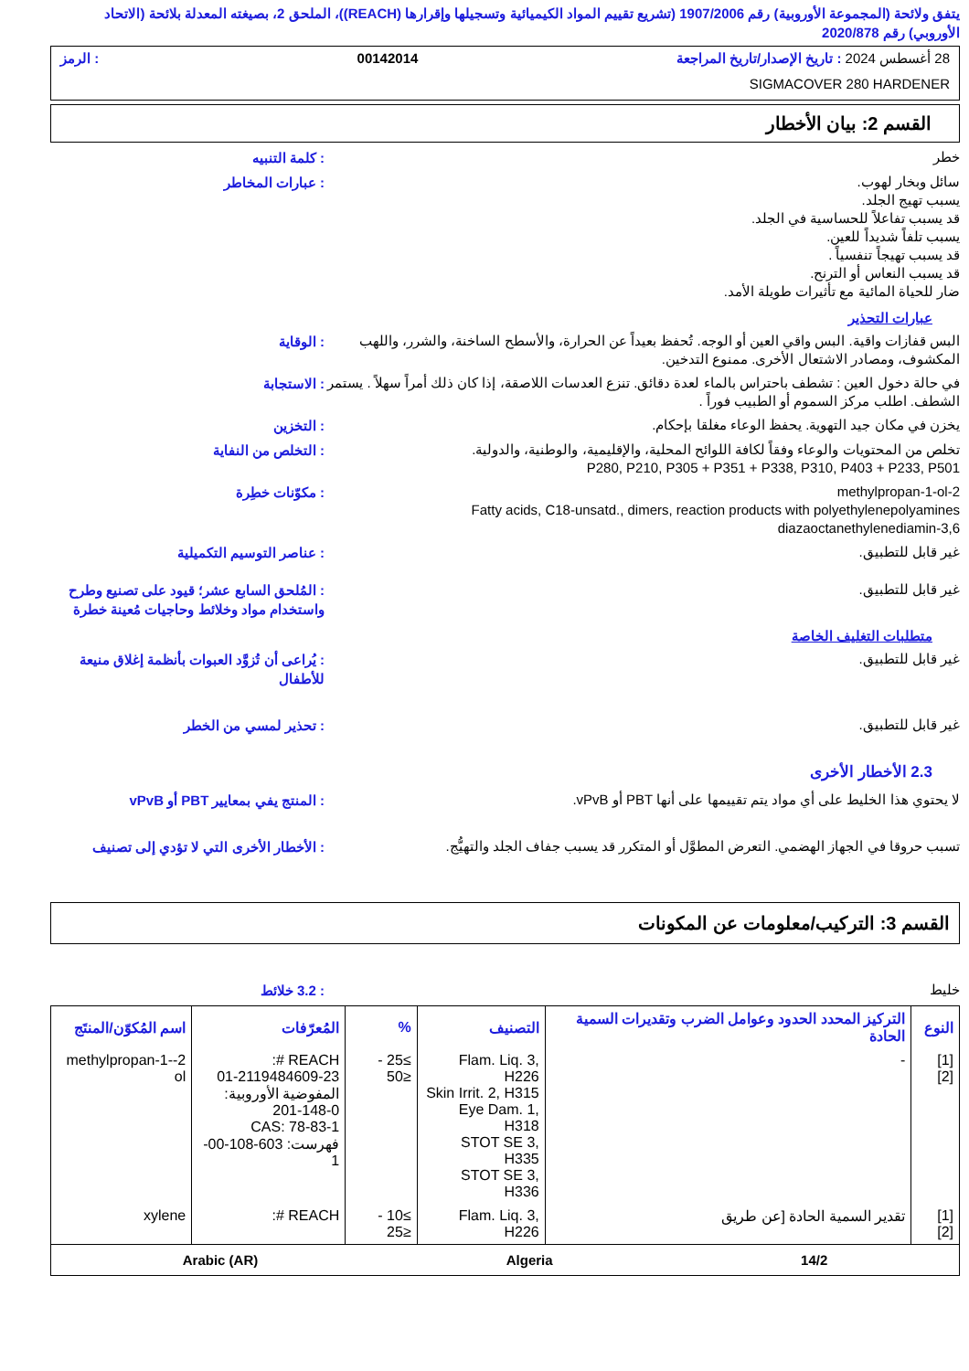يتفق ولائحة (المجموعة الأوروبية) رقم 1907/2006 (تشريع تقييم المواد الكيميائية وتسجيلها وإقرارها (REACH))، الملحق 2، بصيغته المعدلة بلائحة (الاتحاد الأوروبي) رقم 2020/878
28 أغسطس 2024 : تاريخ الإصدار/تاريخ المراجعة 00142014: الرمز
SIGMACOVER 280 HARDENER
القسم 2: بيان الأخطار
خطر
: كلمة التنبيه
سائل وبخار لهوب.
يسبب تهيج الجلد.
قد يسبب تفاعلاً للحساسية في الجلد.
يسبب تلفاً شديداً للعين.
قد يسبب تهيجاً تنفسياً .
قد يسبب النعاس أو الترنح.
ضار للحياة المائية مع تأثيرات طويلة الأمد.
: عبارات المخاطر
عبارات التحذير
البس قفازات واقية. البس واقي العين أو الوجه. تُحفظ بعيداً عن الحرارة، والأسطح الساخنة، والشرر، واللهب المكشوف، ومصادر الاشتعال الأخرى. ممنوع التدخين.
: الوقاية
في حالة دخول العين : تشطف باحتراس بالماء لعدة دقائق. تنزع العدسات اللاصقة، إذا كان ذلك أمراً سهلاً . يستمر الشطف. اطلب مركز السموم أو الطبيب فوراً .
: الاستجابة
يخزن في مكان جيد التهوية. يحفظ الوعاء مغلقا بإحكام.
: التخزين
تخلص من المحتويات والوعاء وفقاً لكافة اللوائح المحلية، والإقليمية، والوطنية، والدولية.
P280, P210, P305 + P351 + P338, P310, P403 + P233, P501
: التخلص من النفاية
2-methylpropan-1-ol
Fatty acids, C18-unsatd., dimers, reaction products with polyethylenepolyamines
3,6-diazaoctanethylenediamin
: مكوّنات خطِرة
غير قابل للتطبيق.
: عناصر التوسيم التكميلية
غير قابل للتطبيق.
: المُلحق السابع عشر؛ قيود على تصنيع وطرح واستخدام مواد وخلائط وحاجيات مُعينة خطرة
متطلبات التغليف الخاصة
غير قابل للتطبيق.
: يُراعى أن تُزوَّد العبوات بأنظمة إغلاق منيعة للأطفال
غير قابل للتطبيق.
: تحذير لمسي من الخطر
2.3 الأخطار الأخرى
لا يحتوي هذا الخليط على أي مواد يتم تقييمها على أنها PBT أو vPvB.
: المنتج يفي بمعايير PBT أو vPvB
تسبب حروقا في الجهاز الهضمي. التعرض المطوَّل أو المتكرر قد يسبب جفاف الجلد والتهيُّج.
: الأخطار الأخرى التي لا تؤدي إلى تصنيف
القسم 3: التركيب/معلومات عن المكونات
خليط
: 3.2 خلائط
| النوع | التركيز المحدد الحدود وعوامل الضرب وتقديرات السمية الحادة | التصنيف | % | المُعرّفات | اسم المُكوّن/المنتَج |
| --- | --- | --- | --- | --- | --- |
| [1] [2] | - | Flam. Liq. 3, H226 Skin Irrit. 2, H315 Eye Dam. 1, H318 STOT SE 3, H335 STOT SE 3, H336 | ≥25 - ≤50 | REACH #: 01-2119484609-23 المفوضية الأوروبية: 201-148-0 CAS: 78-83-1 فهرست: 603-108-00-1 | 2-methylpropan-1-ol |
| [1] [2] | تقدير السمية الحادة [عن طريق | Flam. Liq. 3, H226 | ≥10 - ≤25 | REACH #: | xylene |
14/2 Algeria Arabic (AR)